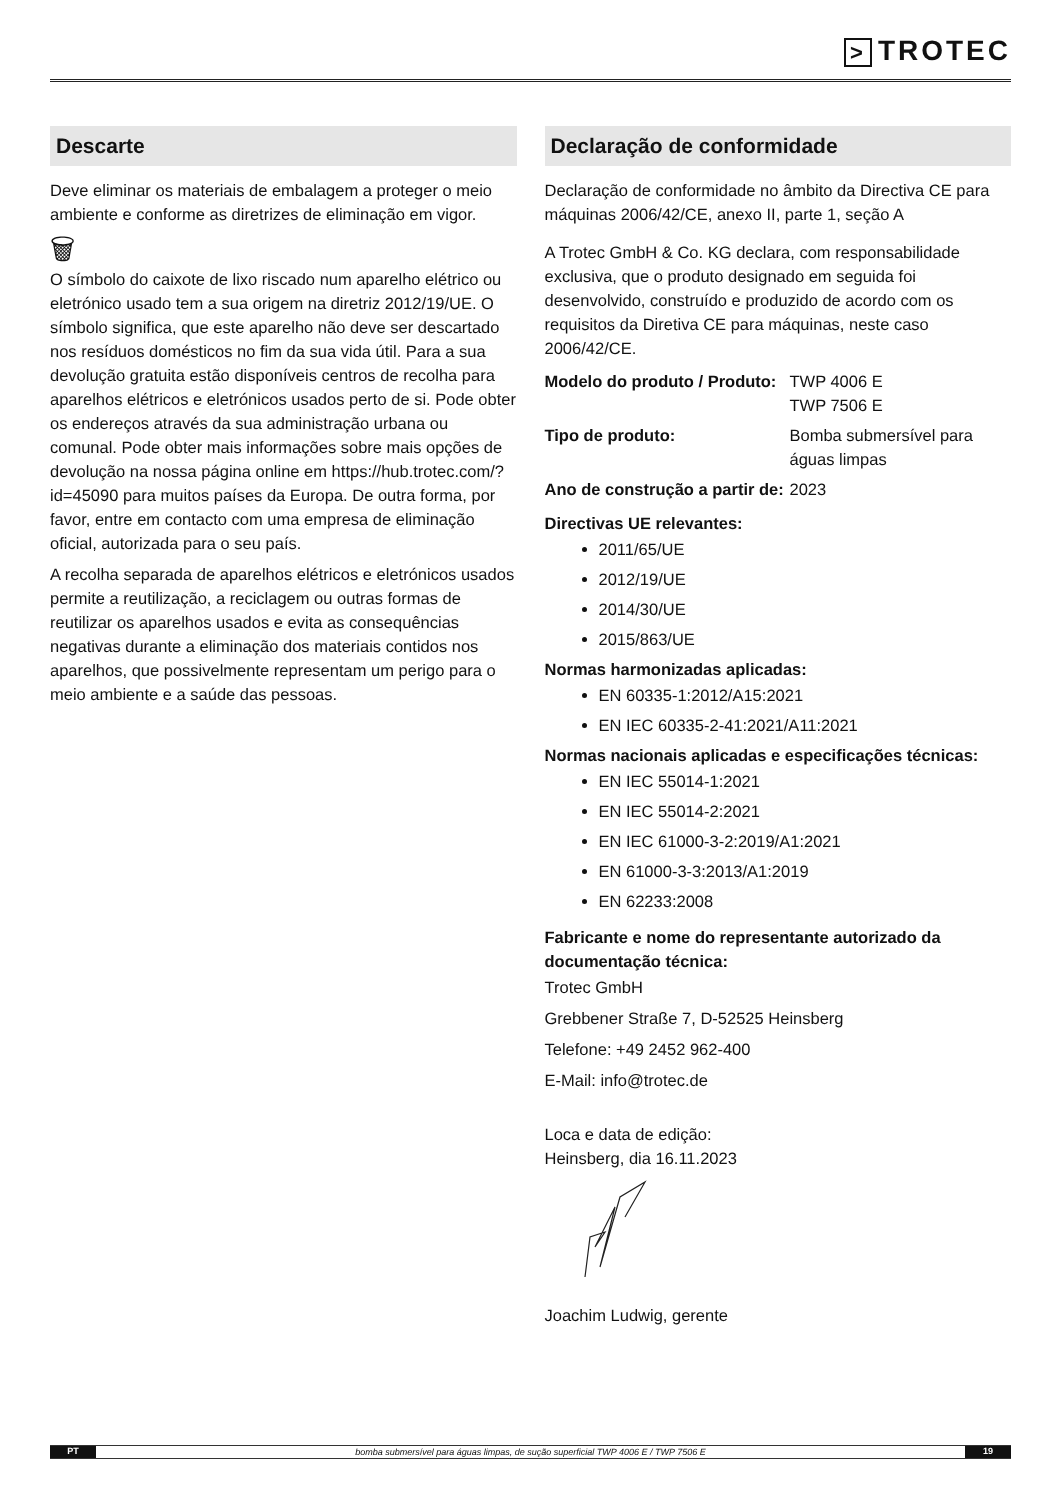> TROTEC
Descarte
Deve eliminar os materiais de embalagem a proteger o meio ambiente e conforme as diretrizes de eliminação em vigor.
🗑
O símbolo do caixote de lixo riscado num aparelho elétrico ou eletrónico usado tem a sua origem na diretriz 2012/19/UE. O símbolo significa, que este aparelho não deve ser descartado nos resíduos domésticos no fim da sua vida útil. Para a sua devolução gratuita estão disponíveis centros de recolha para aparelhos elétricos e eletrónicos usados perto de si. Pode obter os endereços através da sua administração urbana ou comunal. Pode obter mais informações sobre mais opções de devolução na nossa página online em https://hub.trotec.com/?id=45090 para muitos países da Europa. De outra forma, por favor, entre em contacto com uma empresa de eliminação oficial, autorizada para o seu país.
A recolha separada de aparelhos elétricos e eletrónicos usados permite a reutilização, a reciclagem ou outras formas de reutilizar os aparelhos usados e evita as consequências negativas durante a eliminação dos materiais contidos nos aparelhos, que possivelmente representam um perigo para o meio ambiente e a saúde das pessoas.
Declaração de conformidade
Declaração de conformidade no âmbito da Directiva CE para máquinas 2006/42/CE, anexo II, parte 1, seção A
A Trotec GmbH & Co. KG declara, com responsabilidade exclusiva, que o produto designado em seguida foi desenvolvido, construído e produzido de acordo com os requisitos da Diretiva CE para máquinas, neste caso 2006/42/CE.
| Modelo do produto / Produto: | TWP 4006 E TWP 7506 E |
| Tipo de produto: | Bomba submersível para águas limpas |
| Ano de construção a partir de: | 2023 |
Directivas UE relevantes:
2011/65/UE
2012/19/UE
2014/30/UE
2015/863/UE
Normas harmonizadas aplicadas:
EN 60335-1:2012/A15:2021
EN IEC 60335-2-41:2021/A11:2021
Normas nacionais aplicadas e especificações técnicas:
EN IEC 55014-1:2021
EN IEC 55014-2:2021
EN IEC 61000-3-2:2019/A1:2021
EN 61000-3-3:2013/A1:2019
EN 62233:2008
Fabricante e nome do representante autorizado da documentação técnica:
Trotec GmbH
Grebbener Straße 7, D-52525 Heinsberg
Telefone: +49 2452 962-400
E-Mail: info@trotec.de
Loca e data de edição:
Heinsberg, dia 16.11.2023
Joachim Ludwig, gerente
PT
bomba submersível para águas limpas, de sução superficial TWP 4006 E / TWP 7506 E
19